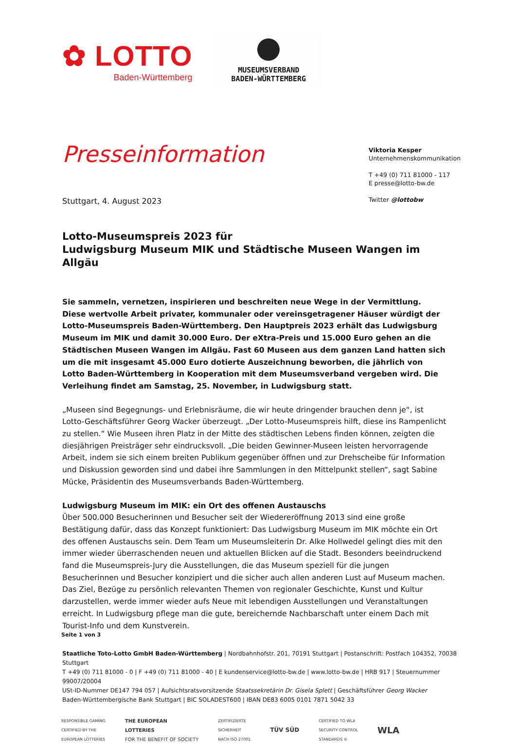✿ LOTTO
Baden-Württemberg
MUSEUMSVERBAND
BADEN-WÜRTTEMBERG
Presseinformation
Stuttgart, 4. August 2023
Viktoria Kesper
Unternehmenskommunikation
T +49 (0) 711 81000 - 117
E presse@lotto-bw.de
Twitter @lottobw
Lotto-Museumspreis 2023 für
Ludwigsburg Museum MIK und Städtische Museen Wangen im Allgäu
Sie sammeln, vernetzen, inspirieren und beschreiten neue Wege in der Vermittlung. Diese wertvolle Arbeit privater, kommunaler oder vereinsgetragener Häuser würdigt der Lotto-Museumspreis Baden-Württemberg. Den Hauptpreis 2023 erhält das Ludwigsburg Museum im MIK und damit 30.000 Euro. Der eXtra-Preis und 15.000 Euro gehen an die Städtischen Museen Wangen im Allgäu. Fast 60 Museen aus dem ganzen Land hatten sich um die mit insgesamt 45.000 Euro dotierte Auszeichnung beworben, die jährlich von Lotto Baden-Württemberg in Kooperation mit dem Museumsverband vergeben wird. Die Verleihung findet am Samstag, 25. November, in Ludwigsburg statt.
„Museen sind Begegnungs- und Erlebnisräume, die wir heute dringender brauchen denn je“, ist Lotto-Geschäftsführer Georg Wacker überzeugt. „Der Lotto-Museumspreis hilft, diese ins Rampenlicht zu stellen.“ Wie Museen ihren Platz in der Mitte des städtischen Lebens finden können, zeigten die diesjährigen Preisträger sehr eindrucksvoll. „Die beiden Gewinner-Museen leisten hervorragende Arbeit, indem sie sich einem breiten Publikum gegenüber öffnen und zur Drehscheibe für Information und Diskussion geworden sind und dabei ihre Sammlungen in den Mittelpunkt stellen“, sagt Sabine Mücke, Präsidentin des Museumsverbands Baden-Württemberg.
Ludwigsburg Museum im MIK: ein Ort des offenen Austauschs
Über 500.000 Besucherinnen und Besucher seit der Wiedereröffnung 2013 sind eine große Bestätigung dafür, dass das Konzept funktioniert: Das Ludwigsburg Museum im MIK möchte ein Ort des offenen Austauschs sein. Dem Team um Museumsleiterin Dr. Alke Hollwedel gelingt dies mit den immer wieder überraschenden neuen und aktuellen Blicken auf die Stadt. Besonders beeindruckend fand die Museumspreis-Jury die Ausstellungen, die das Museum speziell für die jungen Besucherinnen und Besucher konzipiert und die sicher auch allen anderen Lust auf Museum machen. Das Ziel, Bezüge zu persönlich relevanten Themen von regionaler Geschichte, Kunst und Kultur darzustellen, werde immer wieder aufs Neue mit lebendigen Ausstellungen und Veranstaltungen erreicht. In Ludwigsburg pflege man die gute, bereichernde Nachbarschaft unter einem Dach mit Tourist-Info und dem Kunstverein.
Seite 1 von 3
Staatliche Toto-Lotto GmbH Baden-Württemberg | Nordbahnhofstr. 201, 70191 Stuttgart | Postanschrift: Postfach 104352, 70038 Stuttgart
T +49 (0) 711 81000 - 0 | F +49 (0) 711 81000 - 40 | E kundenservice@lotto-bw.de | www.lotto-bw.de | HRB 917 | Steuernummer 99007/20004
USt-ID-Nummer DE147 794 057 | Aufsichtsratsvorsitzende Staatssekretärin Dr. Gisela Splett | Geschäftsführer Georg Wacker
Baden-Württembergische Bank Stuttgart | BIC SOLADEST600 | IBAN DE83 6005 0101 7871 5042 33
RESPONSIBLE GAMING
CERTIFIED BY THE
EUROPEAN LOTTERIES
THE EUROPEAN
LOTTERIES
FOR THE BENEFIT OF SOCIETY
ZERTIFIZIERTE
SICHERHEIT
NACH ISO 27001
TÜV SÜD
CERTIFIED TO WLA
SECURITY CONTROL
STANDARDS ©
WLA